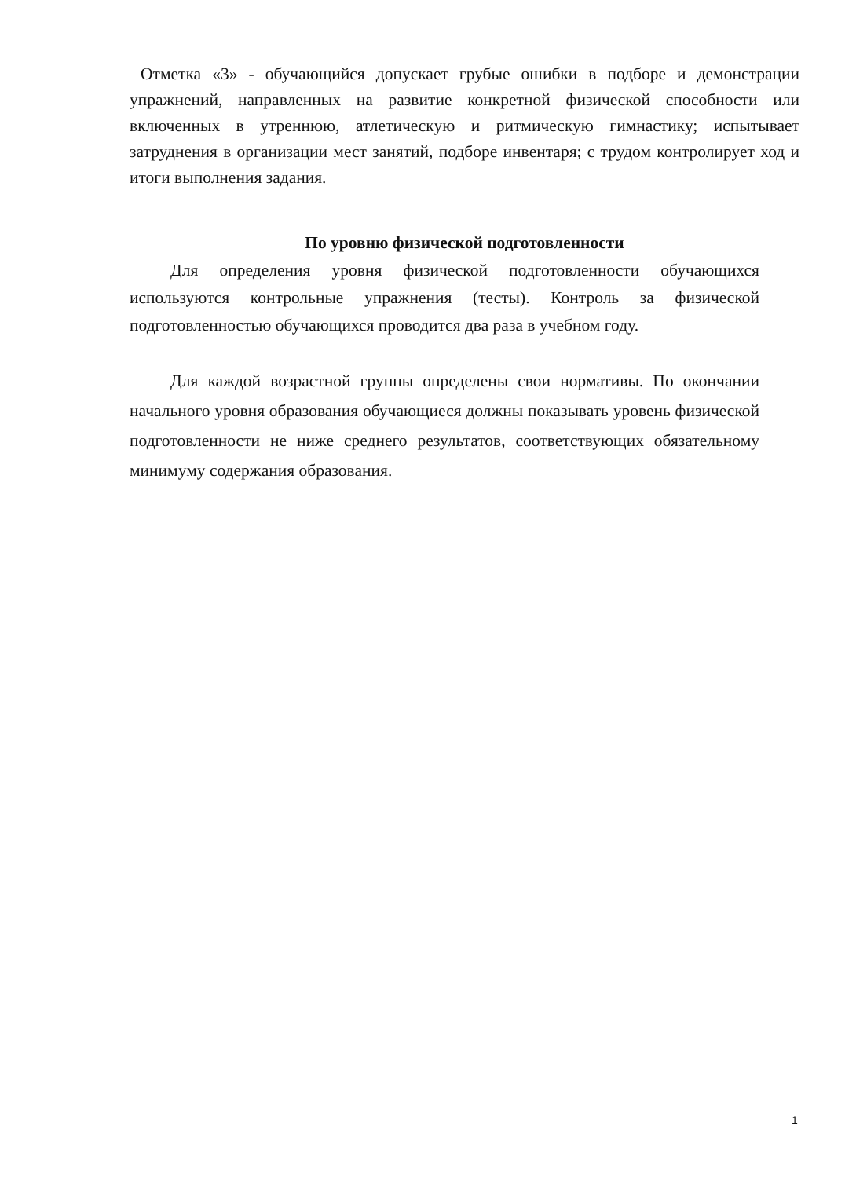Отметка «3» - обучающийся допускает грубые ошибки в подборе и демонстрации упражнений, направленных на развитие конкретной физической способности или включенных в утреннюю, атлетическую и ритмическую гимнастику; испытывает затруднения в организации мест занятий, подборе инвентаря; с трудом контролирует ход и итоги выполнения задания.
По уровню физической подготовленности
Для определения уровня физической подготовленности обучающихся используются контрольные упражнения (тесты). Контроль за физической подготовленностью обучающихся проводится два раза в учебном году.
Для каждой возрастной группы определены свои нормативы. По окончании начального уровня образования обучающиеся должны показывать уровень физической подготовленности не ниже среднего результатов, соответствующих обязательному минимуму содержания образования.
1